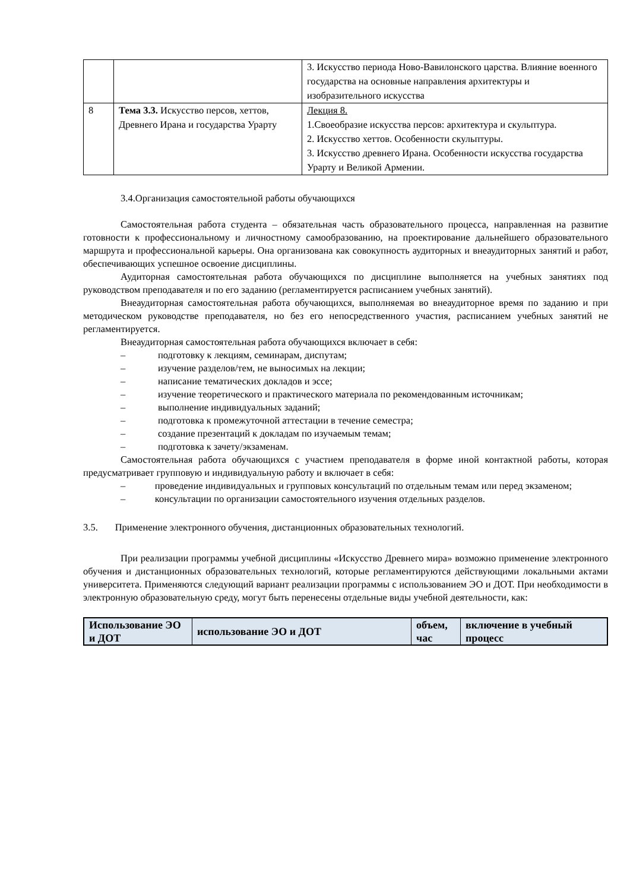| | | 3. Искусство периода Ново-Вавилонского царства. Влияние военного государства на основные направления архитектуры и изобразительного искусства |
| 8 | Тема 3.3. Искусство персов, хеттов, Древнего Ирана и государства Урарту | Лекция 8. 1.Своеобразие искусства персов: архитектура и скульптура. 2. Искусство хеттов. Особенности скульптуры. 3. Искусство древнего Ирана. Особенности искусства государства Урарту и Великой Армении. |
3.4.Организация самостоятельной работы обучающихся
Самостоятельная работа студента – обязательная часть образовательного процесса, направленная на развитие готовности к профессиональному и личностному самообразованию, на проектирование дальнейшего образовательного маршрута и профессиональной карьеры. Она организована как совокупность аудиторных и внеаудиторных занятий и работ, обеспечивающих успешное освоение дисциплины.
Аудиторная самостоятельная работа обучающихся по дисциплине выполняется на учебных занятиях под руководством преподавателя и по его заданию (регламентируется расписанием учебных занятий).
Внеаудиторная самостоятельная работа обучающихся, выполняемая во внеаудиторное время по заданию и при методическом руководстве преподавателя, но без его непосредственного участия, расписанием учебных занятий не регламентируется.
Внеаудиторная самостоятельная работа обучающихся включает в себя:
– подготовку к лекциям, семинарам, диспутам;
– изучение разделов/тем, не выносимых на лекции;
– написание тематических докладов и эссе;
– изучение теоретического и практического материала по рекомендованным источникам;
– выполнение индивидуальных заданий;
– подготовка к промежуточной аттестации в течение семестра;
– создание презентаций к докладам по изучаемым темам;
– подготовка к зачету/экзаменам.
Самостоятельная работа обучающихся с участием преподавателя в форме иной контактной работы, которая предусматривает групповую и индивидуальную работу и включает в себя:
– проведение индивидуальных и групповых консультаций по отдельным темам или перед экзаменом;
– консультации по организации самостоятельного изучения отдельных разделов.
3.5. Применение электронного обучения, дистанционных образовательных технологий.
При реализации программы учебной дисциплины «Искусство Древнего мира» возможно применение электронного обучения и дистанционных образовательных технологий, которые регламентируются действующими локальными актами университета. Применяются следующий вариант реализации программы с использованием ЭО и ДОТ. При необходимости в электронную образовательную среду, могут быть перенесены отдельные виды учебной деятельности, как:
| Использование ЭО и ДОТ | использование ЭО и ДОТ | объем, час | включение в учебный процесс |
| --- | --- | --- | --- |